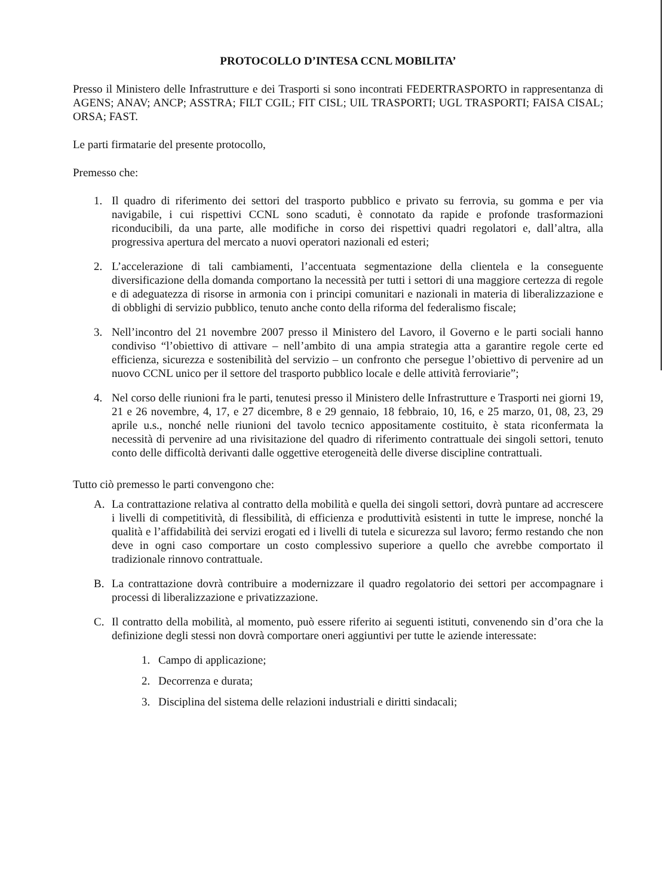PROTOCOLLO D’INTESA CCNL MOBILITA’
Presso il Ministero delle Infrastrutture e dei Trasporti si sono incontrati FEDERTRASPORTO in rappresentanza di AGENS; ANAV; ANCP; ASSTRA; FILT CGIL; FIT CISL; UIL TRASPORTI; UGL TRASPORTI; FAISA CISAL; ORSA; FAST.
Le parti firmatarie del presente protocollo,
Premesso che:
1. Il quadro di riferimento dei settori del trasporto pubblico e privato su ferrovia, su gomma e per via navigabile, i cui rispettivi CCNL sono scaduti, è connotato da rapide e profonde trasformazioni riconducibili, da una parte, alle modifiche in corso dei rispettivi quadri regolatori e, dall’altra, alla progressiva apertura del mercato a nuovi operatori nazionali ed esteri;
2. L’accelerazione di tali cambiamenti, l’accentuata segmentazione della clientela e la conseguente diversificazione della domanda comportano la necessità per tutti i settori di una maggiore certezza di regole e di adeguatezza di risorse in armonia con i principi comunitari e nazionali in materia di liberalizzazione e di obblighi di servizio pubblico, tenuto anche conto della riforma del federalismo fiscale;
3. Nell’incontro del 21 novembre 2007 presso il Ministero del Lavoro, il Governo e le parti sociali hanno condiviso “l’obiettivo di attivare – nell’ambito di una ampia strategia atta a garantire regole certe ed efficienza, sicurezza e sostenibilità del servizio – un confronto che persegue l’obiettivo di pervenire ad un nuovo CCNL unico per il settore del trasporto pubblico locale e delle attività ferroviarie”;
4. Nel corso delle riunioni fra le parti, tenutesi presso il Ministero delle Infrastrutture e Trasporti nei giorni 19, 21 e 26 novembre, 4, 17, e 27 dicembre, 8 e 29 gennaio, 18 febbraio, 10, 16, e 25 marzo, 01, 08, 23, 29 aprile u.s., nonché nelle riunioni del tavolo tecnico appositamente costituito, è stata riconfermata la necessità di pervenire ad una rivisitazione del quadro di riferimento contrattuale dei singoli settori, tenuto conto delle difficoltà derivanti dalle oggettive eterogeneità delle diverse discipline contrattuali.
Tutto ciò premesso le parti convengono che:
A. La contrattazione relativa al contratto della mobilità e quella dei singoli settori, dovrà puntare ad accrescere i livelli di competitività, di flessibilità, di efficienza e produttività esistenti in tutte le imprese, nonché la qualità e l’affidabilità dei servizi erogati ed i livelli di tutela e sicurezza sul lavoro; fermo restando che non deve in ogni caso comportare un costo complessivo superiore a quello che avrebbe comportato il tradizionale rinnovo contrattuale.
B. La contrattazione dovrà contribuire a modernizzare il quadro regolatorio dei settori per accompagnare i processi di liberalizzazione e privatizzazione.
C. Il contratto della mobilità, al momento, può essere riferito ai seguenti istituti, convenendo sin d’ora che la definizione degli stessi non dovrà comportare oneri aggiuntivi per tutte le aziende interessate:
1. Campo di applicazione;
2. Decorrenza e durata;
3. Disciplina del sistema delle relazioni industriali e diritti sindacali;